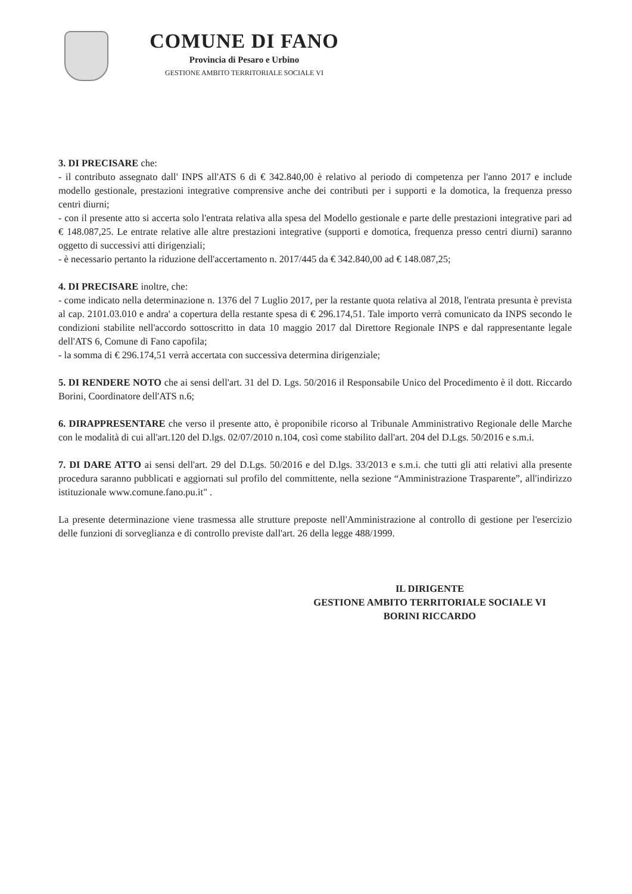COMUNE DI FANO
Provincia di Pesaro e Urbino
GESTIONE AMBITO TERRITORIALE SOCIALE VI
3. DI PRECISARE che:
- il contributo assegnato dall' INPS all'ATS 6 di € 342.840,00 è relativo al periodo di competenza per l'anno 2017 e include modello gestionale, prestazioni integrative comprensive anche dei contributi per i supporti e la domotica, la frequenza presso centri diurni;
- con il presente atto si accerta solo l'entrata relativa alla spesa del Modello gestionale e parte delle prestazioni integrative pari ad € 148.087,25. Le entrate relative alle altre prestazioni integrative (supporti e domotica, frequenza presso centri diurni) saranno oggetto di successivi atti dirigenziali;
- è necessario pertanto la riduzione dell'accertamento n. 2017/445 da € 342.840,00 ad € 148.087,25;
4. DI PRECISARE inoltre, che:
- come indicato nella determinazione n. 1376 del 7 Luglio 2017, per la restante quota relativa al 2018, l'entrata presunta è prevista al cap. 2101.03.010 e andra' a copertura della restante spesa di € 296.174,51. Tale importo verrà comunicato da INPS secondo le condizioni stabilite nell'accordo sottoscritto in data 10 maggio 2017 dal Direttore Regionale INPS e dal rappresentante legale dell'ATS 6, Comune di Fano capofila;
- la somma di € 296.174,51 verrà accertata con successiva determina dirigenziale;
5. DI RENDERE NOTO che ai sensi dell'art. 31 del D. Lgs. 50/2016 il Responsabile Unico del Procedimento è il dott. Riccardo Borini, Coordinatore dell'ATS n.6;
6. DIRAPPRESENTARE che verso il presente atto, è proponibile ricorso al Tribunale Amministrativo Regionale delle Marche con le modalità di cui all'art.120 del D.lgs. 02/07/2010 n.104, così come stabilito dall'art. 204 del D.Lgs. 50/2016 e s.m.i.
7. DI DARE ATTO ai sensi dell'art. 29 del D.Lgs. 50/2016 e del D.lgs. 33/2013 e s.m.i. che tutti gli atti relativi alla presente procedura saranno pubblicati e aggiornati sul profilo del committente, nella sezione “Amministrazione Trasparente”, all'indirizzo istituzionale www.comune.fano.pu.it" .
La presente determinazione viene trasmessa alle strutture preposte nell'Amministrazione al controllo di gestione per l'esercizio delle funzioni di sorveglianza e di controllo previste dall'art. 26 della legge 488/1999.
IL DIRIGENTE
GESTIONE AMBITO TERRITORIALE SOCIALE VI
BORINI RICCARDO